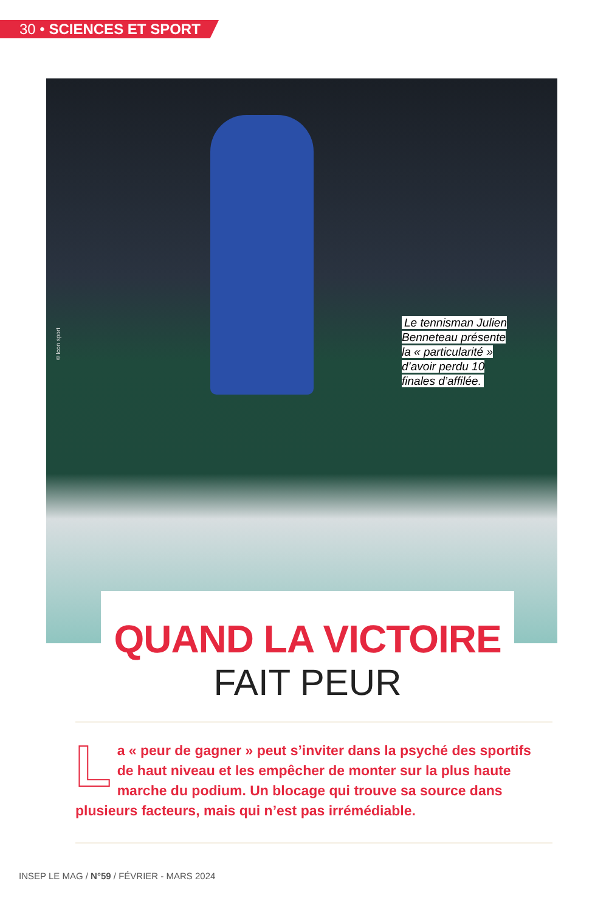30 • SCIENCES ET SPORT
©Icon sport
Le tennisman Julien Benneteau présente la « particularité » d’avoir perdu 10 finales d’affilée.
QUAND LA VICTOIRE
FAIT PEUR
La « peur de gagner » peut s’inviter dans la psyché des sportifs de haut niveau et les empêcher de monter sur la plus haute marche du podium. Un blocage qui trouve sa source dans plusieurs facteurs, mais qui n’est pas irrémédiable.
INSEP LE MAG / N°59 / FÉVRIER - MARS 2024